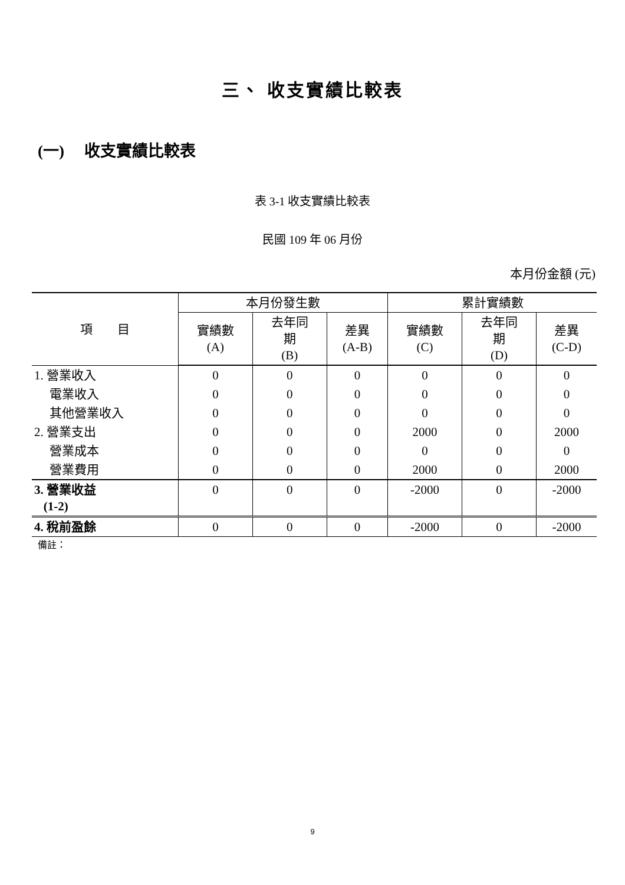三、 收支實績比較表
(一)　 收支實績比較表
表 3-1 收支實績比較表
民國 109 年 06 月份
本月份金額 (元)
| 項 目 | 本月份發生數 | | | 累計實績數 | | |
| --- | --- | --- | --- | --- | --- | --- |
| | 實績數 (A) | 去年同 期 (B) | 差異 (A-B) | 實績數 (C) | 去年同 期 (D) | 差異 (C-D) |
| 1. 營業收入 | 0 | 0 | 0 | 0 | 0 | 0 |
| 電業收入 | 0 | 0 | 0 | 0 | 0 | 0 |
| 其他營業收入 | 0 | 0 | 0 | 0 | 0 | 0 |
| 2. 營業支出 | 0 | 0 | 0 | 2000 | 0 | 2000 |
| 營業成本 | 0 | 0 | 0 | 0 | 0 | 0 |
| 營業費用 | 0 | 0 | 0 | 2000 | 0 | 2000 |
| 3. 營業收益 (1-2) | 0 | 0 | 0 | -2000 | 0 | -2000 |
| 4. 稅前盈餘 | 0 | 0 | 0 | -2000 | 0 | -2000 |
備註：
9